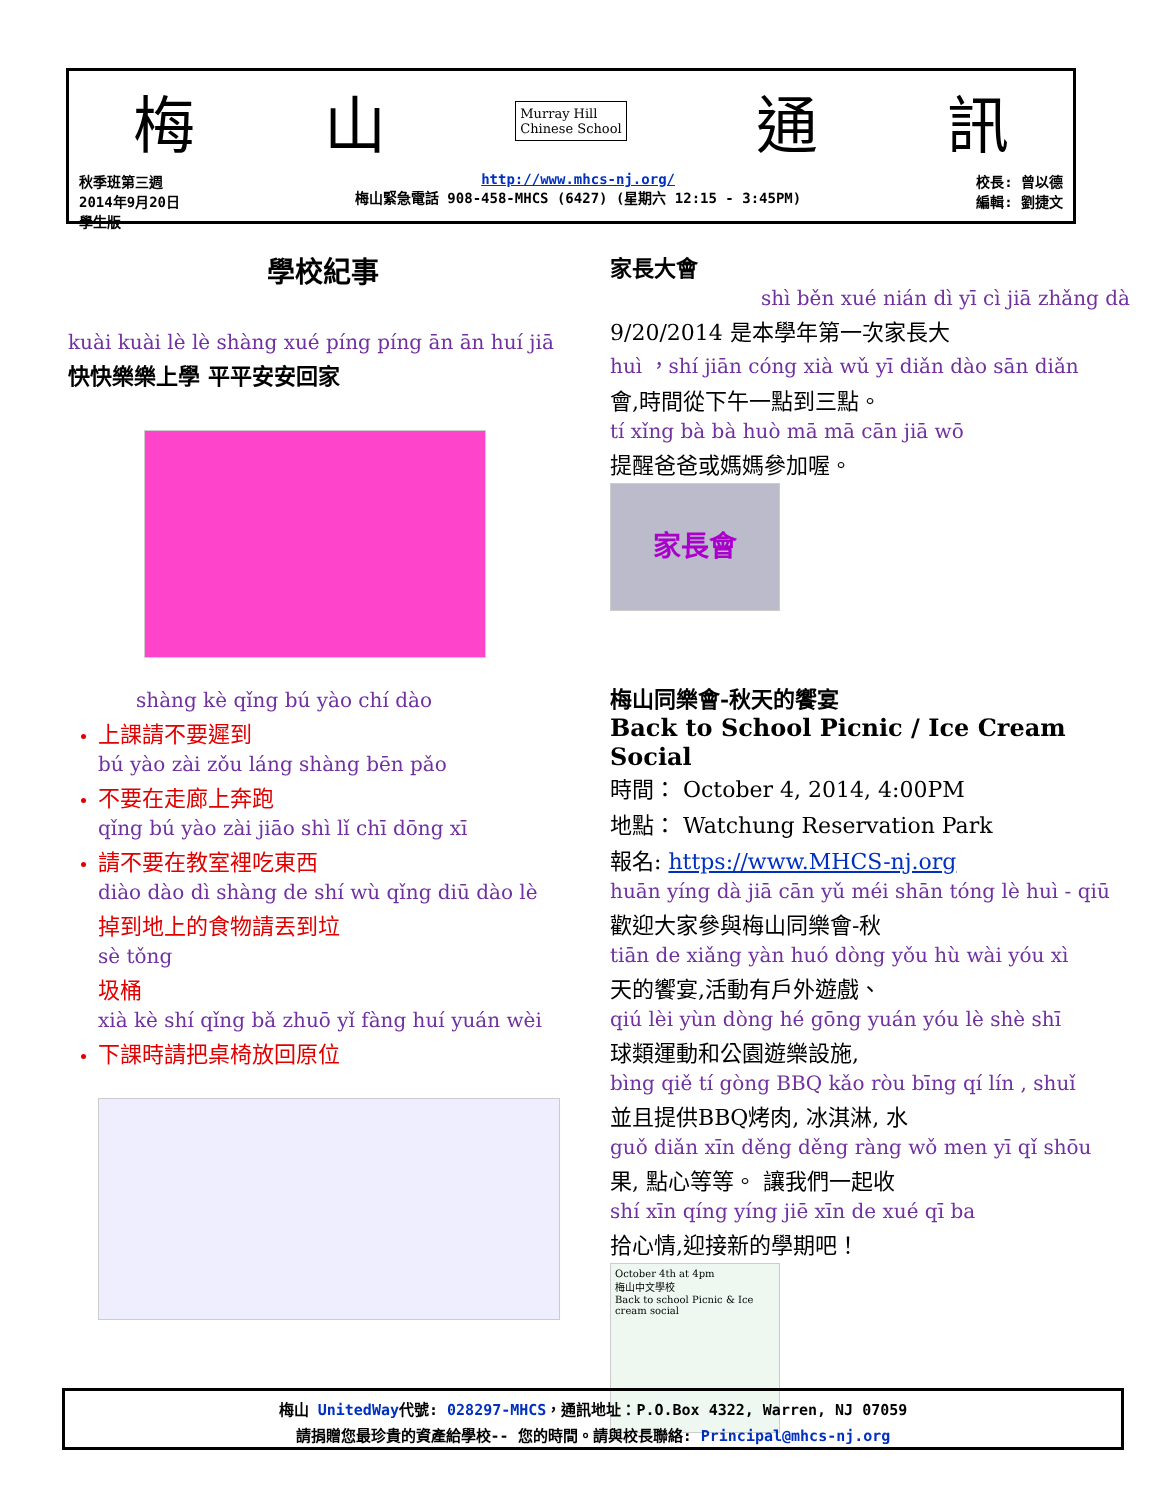梅 山 Murray Hill
Chinese School 通 訊
秋季班第三週
2014年9月20日
學生版
http://www.mhcs-nj.org/
梅山緊急電話 908-458-MHCS (6427) (星期六 12:15 - 3:45PM)
校長: 曾以德
編輯: 劉捷文
學校紀事
kuài kuài lè lè shàng xué píng píng ān ān huí jiā
快快樂樂上學 平平安安回家
shàng kè qǐng bú yào chí dào
上課請不要遲到
bú yào zài zǒu láng shàng bēn pǎo
不要在走廊上奔跑
qǐng bú yào zài jiāo shì lǐ chī dōng xī
請不要在教室裡吃東西
diào dào dì shàng de shí wù qǐng diū dào lè
掉到地上的食物請丟到垃
sè tǒng
圾桶
xià kè shí qǐng bǎ zhuō yǐ fàng huí yuán wèi
下課時請把桌椅放回原位
家長大會
shì běn xué nián dì yī cì jiā zhǎng dà
9/20/2014 是本學年第一次家長大
huì ，shí jiān cóng xià wǔ yī diǎn dào sān diǎn
會,時間從下午一點到三點。
tí xǐng bà bà huò mā mā cān jiā wō
提醒爸爸或媽媽參加喔。
家長會
梅山同樂會-秋天的饗宴
Back to School Picnic / Ice Cream Social
時間： October 4, 2014, 4:00PM
地點： Watchung Reservation Park
報名: https://www.MHCS-nj.org
huān yíng dà jiā cān yǔ méi shān tóng lè huì - qiū
歡迎大家參與梅山同樂會-秋
tiān de xiǎng yàn huó dòng yǒu hù wài yóu xì
天的饗宴,活動有戶外遊戲、
qiú lèi yùn dòng hé gōng yuán yóu lè shè shī
球類運動和公園遊樂設施,
bìng qiě tí gòng BBQ kǎo ròu bīng qí lín , shuǐ
並且提供BBQ烤肉, 冰淇淋, 水
guǒ diǎn xīn děng děng ràng wǒ men yī qǐ shōu
果, 點心等等。 讓我們一起收
shí xīn qíng yíng jiē xīn de xué qī ba
拾心情,迎接新的學期吧！
October 4th at 4pm
梅山中文學校
Back to school Picnic & Ice cream social
梅山 UnitedWay代號: 028297-MHCS，通訊地址：P.O.Box 4322, Warren, NJ 07059
請捐贈您最珍貴的資產給學校-- 您的時間。請與校長聯絡: Principal@mhcs-nj.org